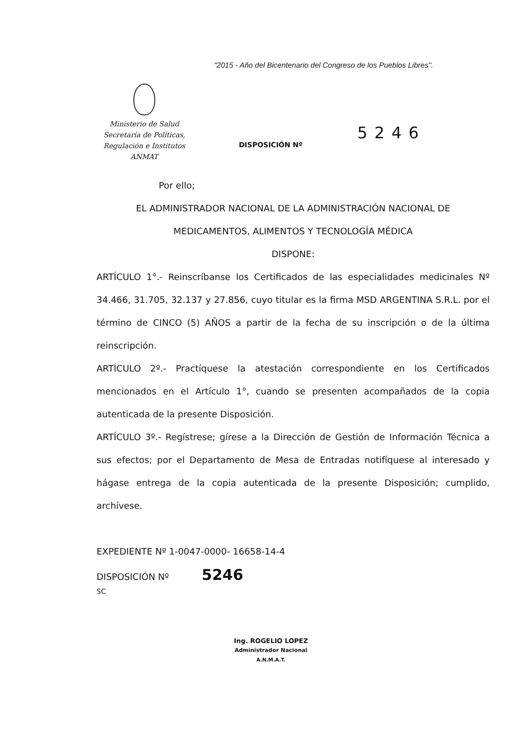"2015 - Año del Bicentenario del Congreso de los Pueblos Libres".
Ministerio de Salud
Secretaría de Políticas,
Regulación e Institutos
ANMAT
DISPOSICIÓN Nº
5246
Por ello;
EL ADMINISTRADOR NACIONAL DE LA ADMINISTRACIÓN NACIONAL DE
MEDICAMENTOS, ALIMENTOS Y TECNOLOGÍA MÉDICA
DISPONE:
ARTÍCULO 1°.- Reinscríbanse los Certificados de las especialidades medicinales Nº 34.466, 31.705, 32.137 y 27.856, cuyo titular es la firma MSD ARGENTINA S.R.L. por el término de CINCO (5) AÑOS a partir de la fecha de su inscripción o de la última reinscripción.
ARTÍCULO 2º.- Practíquese la atestación correspondiente en los Certificados mencionados en el Artículo 1°, cuando se presenten acompañados de la copia autenticada de la presente Disposición.
ARTÍCULO 3º.- Regístrese; gírese a la Dirección de Gestión de Información Técnica a sus efectos; por el Departamento de Mesa de Entradas notifíquese al interesado y hágase entrega de la copia autenticada de la presente Disposición; cumplido, archívese.
EXPEDIENTE Nº 1-0047-0000- 16658-14-4
DISPOSICIÓN Nº 5246
SC
Ing. ROGELIO LOPEZ
Administrador Nacional
A.N.M.A.T.